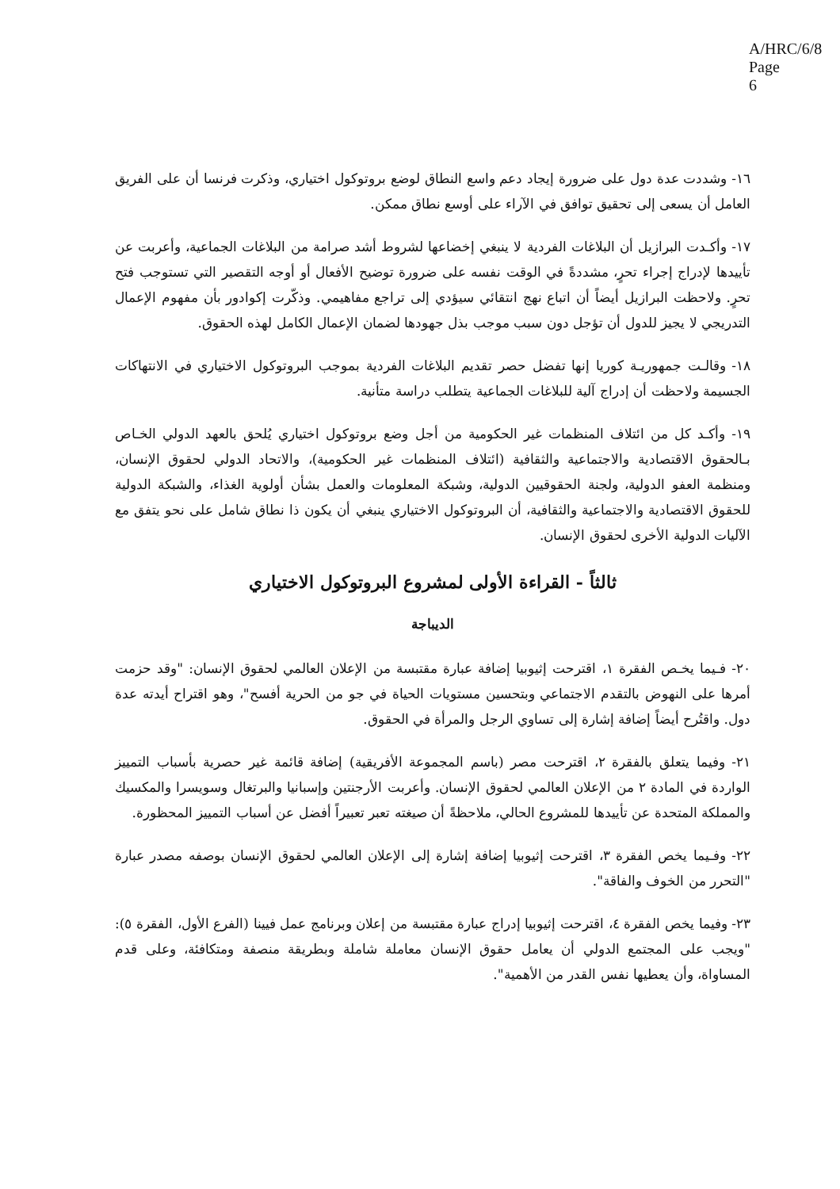A/HRC/6/8
Page 6
١٦- وشددت عدة دول على ضرورة إيجاد دعم واسع النطاق لوضع بروتوكول اختياري، وذكرت فرنسا أن على الفريق العامل أن يسعى إلى تحقيق توافق في الآراء على أوسع نطاق ممكن.
١٧- وأكـدت البرازيل أن البلاغات الفردية لا ينبغي إخضاعها لشروط أشد صرامة من البلاغات الجماعية، وأعربت عن تأييدها لإدراج إجراء تحرٍ، مشددةً في الوقت نفسه على ضرورة توضيح الأفعال أو أوجه التقصير التي تستوجب فتح تحرٍ. ولاحظت البرازيل أيضاً أن اتباع نهج انتقائي سيؤدي إلى تراجع مفاهيمي. وذكّرت إكوادور بأن مفهوم الإعمال التدريجي لا يجيز للدول أن تؤجل دون سبب موجب بذل جهودها لضمان الإعمال الكامل لهذه الحقوق.
١٨- وقالـت جمهوريـة كوريا إنها تفضل حصر تقديم البلاغات الفردية بموجب البروتوكول الاختياري في الانتهاكات الجسيمة ولاحظت أن إدراج آلية للبلاغات الجماعية يتطلب دراسة متأنية.
١٩- وأكـد كل من ائتلاف المنظمات غير الحكومية من أجل وضع بروتوكول اختياري يُلحق بالعهد الدولي الخـاص بـالحقوق الاقتصادية والاجتماعية والثقافية (ائتلاف المنظمات غير الحكومية)، والاتحاد الدولي لحقوق الإنسان، ومنظمة العفو الدولية، ولجنة الحقوقيين الدولية، وشبكة المعلومات والعمل بشأن أولوية الغذاء، والشبكة الدولية للحقوق الاقتصادية والاجتماعية والثقافية، أن البروتوكول الاختياري ينبغي أن يكون ذا نطاق شامل على نحو يتفق مع الآليات الدولية الأخرى لحقوق الإنسان.
ثالثاً - القراءة الأولى لمشروع البروتوكول الاختياري
الديباجة
٢٠- فـيما يخـص الفقرة ١، اقترحت إثيوبيا إضافة عبارة مقتبسة من الإعلان العالمي لحقوق الإنسان: "وقد حزمت أمرها على النهوض بالتقدم الاجتماعي وبتحسين مستويات الحياة في جو من الحرية أفسح"، وهو اقتراح أيدته عدة دول. واقتُرح أيضاً إضافة إشارة إلى تساوي الرجل والمرأة في الحقوق.
٢١- وفيما يتعلق بالفقرة ٢، اقترحت مصر (باسم المجموعة الأفريقية) إضافة قائمة غير حصرية بأسباب التمييز الواردة في المادة ٢ من الإعلان العالمي لحقوق الإنسان. وأعربت الأرجنتين وإسبانيا والبرتغال وسويسرا والمكسيك والمملكة المتحدة عن تأييدها للمشروع الحالي، ملاحظةً أن صيغته تعبر تعبيراً أفضل عن أسباب التمييز المحظورة.
٢٢- وفـيما يخص الفقرة ٣، اقترحت إثيوبيا إضافة إشارة إلى الإعلان العالمي لحقوق الإنسان بوصفه مصدر عبارة "التحرر من الخوف والفاقة".
٢٣- وفيما يخص الفقرة ٤، اقترحت إثيوبيا إدراج عبارة مقتبسة من إعلان وبرنامج عمل فيينا (الفرع الأول، الفقرة ٥): "ويجب على المجتمع الدولي أن يعامل حقوق الإنسان معاملة شاملة وبطريقة منصفة ومتكافئة، وعلى قدم المساواة، وأن يعطيها نفس القدر من الأهمية".